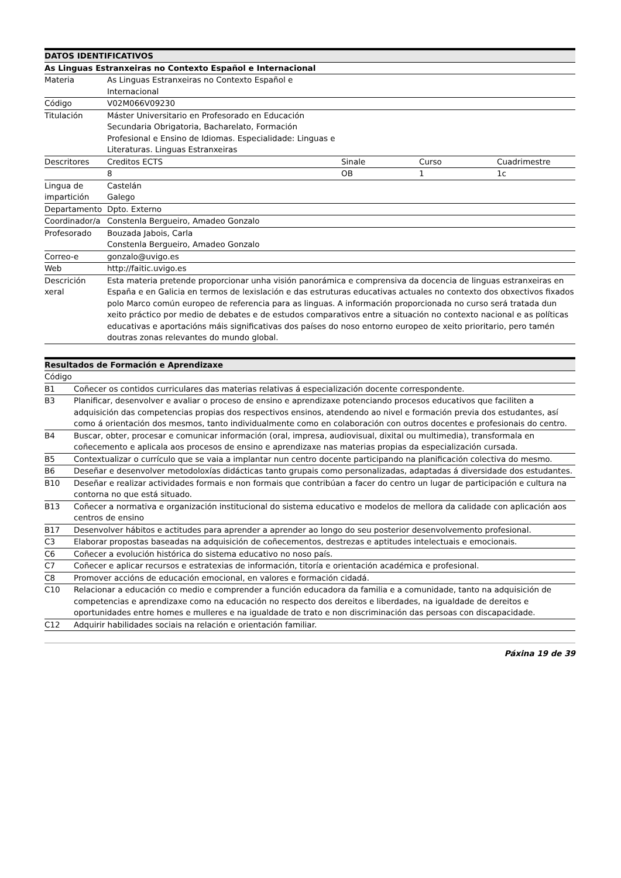| DATOS IDENTIFICATIVOS | | | | |
| --- | --- | --- | --- | --- |
| As Linguas Estranxeiras no Contexto Español e Internacional | | | | |
| Materia | As Linguas Estranxeiras no Contexto Español e Internacional | | | |
| Código | V02M066V09230 | | | |
| Titulación | Máster Universitario en Profesorado en Educación Secundaria Obrigatoria, Bacharelato, Formación Profesional e Ensino de Idiomas. Especialidade: Linguas e Literaturas. Linguas Estranxeiras | | | |
| Descritores | Creditos ECTS | Sinale | Curso | Cuadrimestre |
| | 8 | OB | 1 | 1c |
| Lingua de impartición | Castelán Galego | | | |
| Departamento | Dpto. Externo | | | |
| Coordinador/a | Constenla Bergueiro, Amadeo Gonzalo | | | |
| Profesorado | Bouzada Jabois, Carla Constenla Bergueiro, Amadeo Gonzalo | | | |
| Correo-e | gonzalo@uvigo.es | | | |
| Web | http://faitic.uvigo.es | | | |
| Descrición xeral | Esta materia pretende proporcionar unha visión panorámica e comprensiva da docencia de linguas estranxeiras en España e en Galicia en termos de lexislación e das estruturas educativas actuales no contexto dos obxectivos fixados polo Marco común europeo de referencia para as linguas. A información proporcionada no curso será tratada dun xeito práctico por medio de debates e de estudos comparativos entre a situación no contexto nacional e as políticas educativas e aportacións máis significativas dos países do noso entorno europeo de xeito prioritario, pero tamén doutras zonas relevantes do mundo global. | | | |
| Resultados de Formación e Aprendizaxe | |
| --- | --- |
| Código | |
| B1 | Coñecer os contidos curriculares das materias relativas á especialización docente correspondente. |
| B3 | Planificar, desenvolver e avaliar o proceso de ensino e aprendizaxe potenciando procesos educativos que faciliten a adquisición das competencias propias dos respectivos ensinos, atendendo ao nivel e formación previa dos estudantes, así como á orientación dos mesmos, tanto individualmente como en colaboración con outros docentes e profesionais do centro. |
| B4 | Buscar, obter, procesar e comunicar información (oral, impresa, audiovisual, dixital ou multimedia), transformala en coñecemento e aplicala aos procesos de ensino e aprendizaxe nas materias propias da especialización cursada. |
| B5 | Contextualizar o currículo que se vaia a implantar nun centro docente participando na planificación colectiva do mesmo. |
| B6 | Deseñar e desenvolver metodoloxías didácticas tanto grupais como personalizadas, adaptadas á diversidade dos estudantes. |
| B10 | Deseñar e realizar actividades formais e non formais que contribúan a facer do centro un lugar de participación e cultura na contorna no que está situado. |
| B13 | Coñecer a normativa e organización institucional do sistema educativo e modelos de mellora da calidade con aplicación aos centros de ensino |
| B17 | Desenvolver hábitos e actitudes para aprender a aprender ao longo do seu posterior desenvolvemento profesional. |
| C3 | Elaborar propostas baseadas na adquisición de coñecementos, destrezas e aptitudes intelectuais e emocionais. |
| C6 | Coñecer a evolución histórica do sistema educativo no noso país. |
| C7 | Coñecer e aplicar recursos e estratexias de información, titoría e orientación académica e profesional. |
| C8 | Promover accións de educación emocional, en valores e formación cidadá. |
| C10 | Relacionar a educación co medio e comprender a función educadora da familia e a comunidade, tanto na adquisición de competencias e aprendizaxe como na educación no respecto dos dereitos e liberdades, na igualdade de dereitos e oportunidades entre homes e mulleres e na igualdade de trato e non discriminación das persoas con discapacidade. |
| C12 | Adquirir habilidades sociais na relación e orientación familiar. |
Páxina 19 de 39